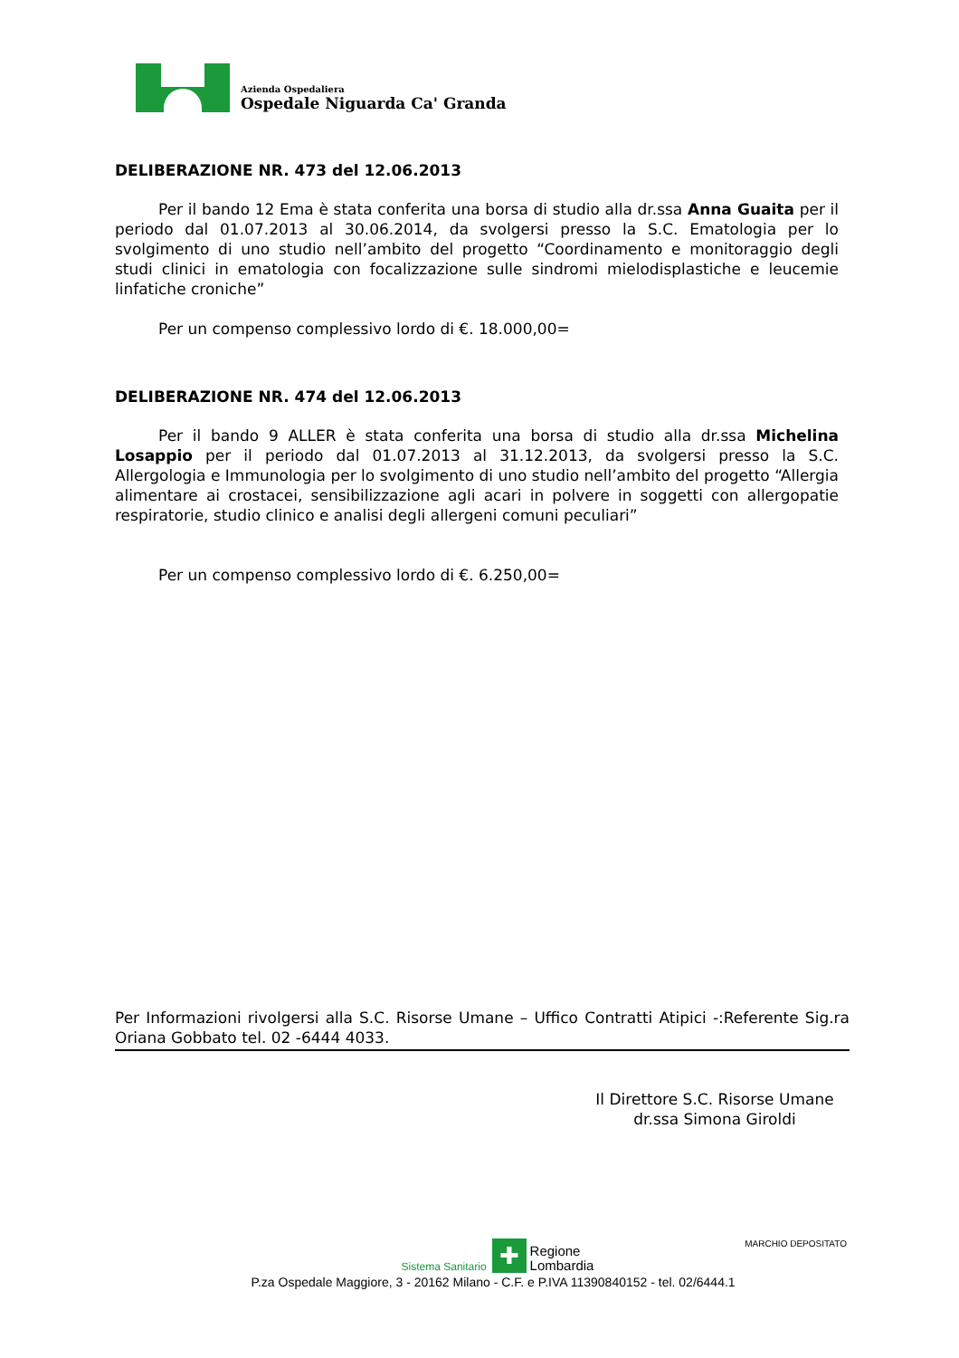Azienda Ospedaliera
Ospedale Niguarda Ca' Granda
DELIBERAZIONE NR. 473 del 12.06.2013
Per il bando 12 Ema è stata conferita una borsa di studio alla dr.ssa Anna Guaita per il periodo dal 01.07.2013 al 30.06.2014, da svolgersi presso la S.C. Ematologia per lo svolgimento di uno studio nell’ambito del progetto “Coordinamento e monitoraggio degli studi clinici in ematologia con focalizzazione sulle sindromi mielodisplastiche e leucemie linfatiche croniche”
Per un compenso complessivo lordo di €. 18.000,00=
DELIBERAZIONE NR. 474 del 12.06.2013
Per il bando 9 ALLER è stata conferita una borsa di studio alla dr.ssa Michelina Losappio per il periodo dal 01.07.2013 al 31.12.2013, da svolgersi presso la S.C. Allergologia e Immunologia per lo svolgimento di uno studio nell’ambito del progetto “Allergia alimentare ai crostacei, sensibilizzazione agli acari in polvere in soggetti con allergopatie respiratorie, studio clinico e analisi degli allergeni comuni peculiari”
Per un compenso complessivo lordo di €. 6.250,00=
Per Informazioni rivolgersi alla S.C. Risorse Umane – Uffico Contratti Atipici -:Referente Sig.ra Oriana Gobbato tel. 02 -6444 4033.
Il Direttore S.C. Risorse Umane
dr.ssa Simona Giroldi
MARCHIO DEPOSITATO
Sistema Sanitario ✚ Regione
Lombardia
P.za Ospedale Maggiore, 3 - 20162 Milano - C.F. e P.IVA 11390840152 - tel. 02/6444.1